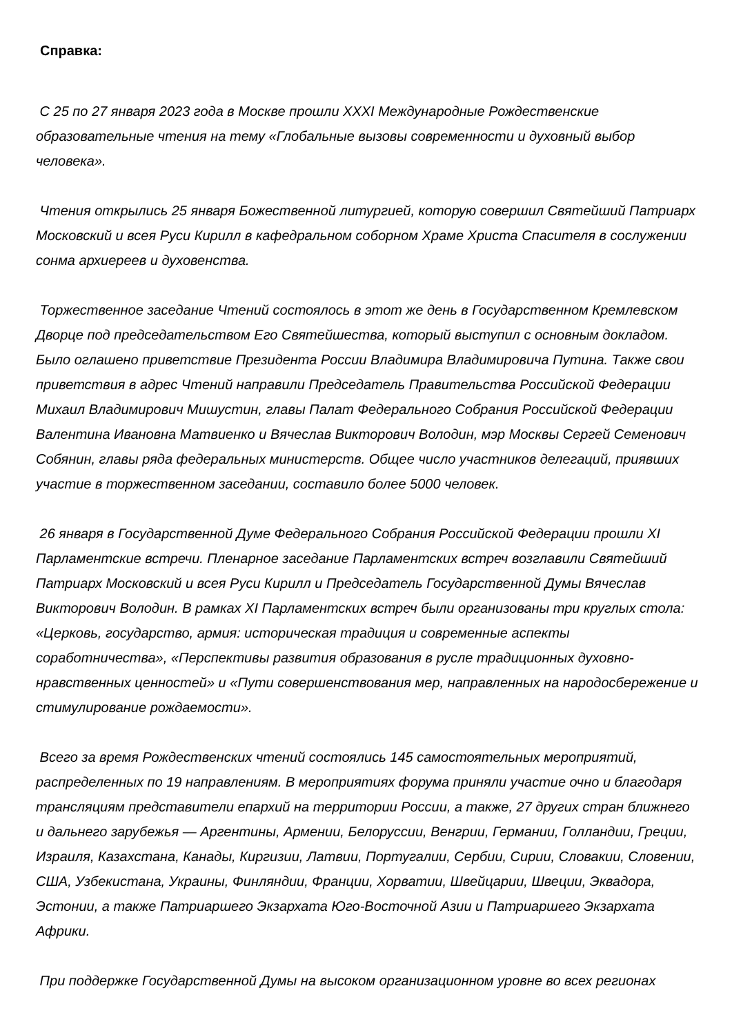Справка:
С 25 по 27 января 2023 года в Москве прошли XXXI Международные Рождественские образовательные чтения на тему «Глобальные вызовы современности и духовный выбор человека».
Чтения открылись 25 января Божественной литургией, которую совершил Святейший Патриарх Московский и всея Руси Кирилл в кафедральном соборном Храме Христа Спасителя в сослужении сонма архиереев и духовенства.
Торжественное заседание Чтений состоялось в этот же день в Государственном Кремлевском Дворце под председательством Его Святейшества, который выступил с основным докладом. Было оглашено приветствие Президента России Владимира Владимировича Путина. Также свои приветствия в адрес Чтений направили Председатель Правительства Российской Федерации Михаил Владимирович Мишустин, главы Палат Федерального Собрания Российской Федерации Валентина Ивановна Матвиенко и Вячеслав Викторович Володин, мэр Москвы Сергей Семенович Собянин, главы ряда федеральных министерств. Общее число участников делегаций, приявших участие в торжественном заседании, составило более 5000 человек.
26 января в Государственной Думе Федерального Собрания Российской Федерации прошли XI Парламентские встречи. Пленарное заседание Парламентских встреч возглавили Святейший Патриарх Московский и всея Руси Кирилл и Председатель Государственной Думы Вячеслав Викторович Володин. В рамках XI Парламентских встреч были организованы три круглых стола: «Церковь, государство, армия: историческая традиция и современные аспекты соработничества», «Перспективы развития образования в русле традиционных духовно-нравственных ценностей» и «Пути совершенствования мер, направленных на народосбережение и стимулирование рождаемости».
Всего за время Рождественских чтений состоялись 145 самостоятельных мероприятий, распределенных по 19 направлениям. В мероприятиях форума приняли участие очно и благодаря трансляциям представители епархий на территории России, а также, 27 других стран ближнего и дальнего зарубежья — Аргентины, Армении, Белоруссии, Венгрии, Германии, Голландии, Греции, Израиля, Казахстана, Канады, Киргизии, Латвии, Португалии, Сербии, Сирии, Словакии, Словении, США, Узбекистана, Украины, Финляндии, Франции, Хорватии, Швейцарии, Швеции, Эквадора, Эстонии, а также Патриаршего Экзархата Юго-Восточной Азии и Патриаршего Экзархата Африки.
При поддержке Государственной Думы на высоком организационном уровне во всех регионах